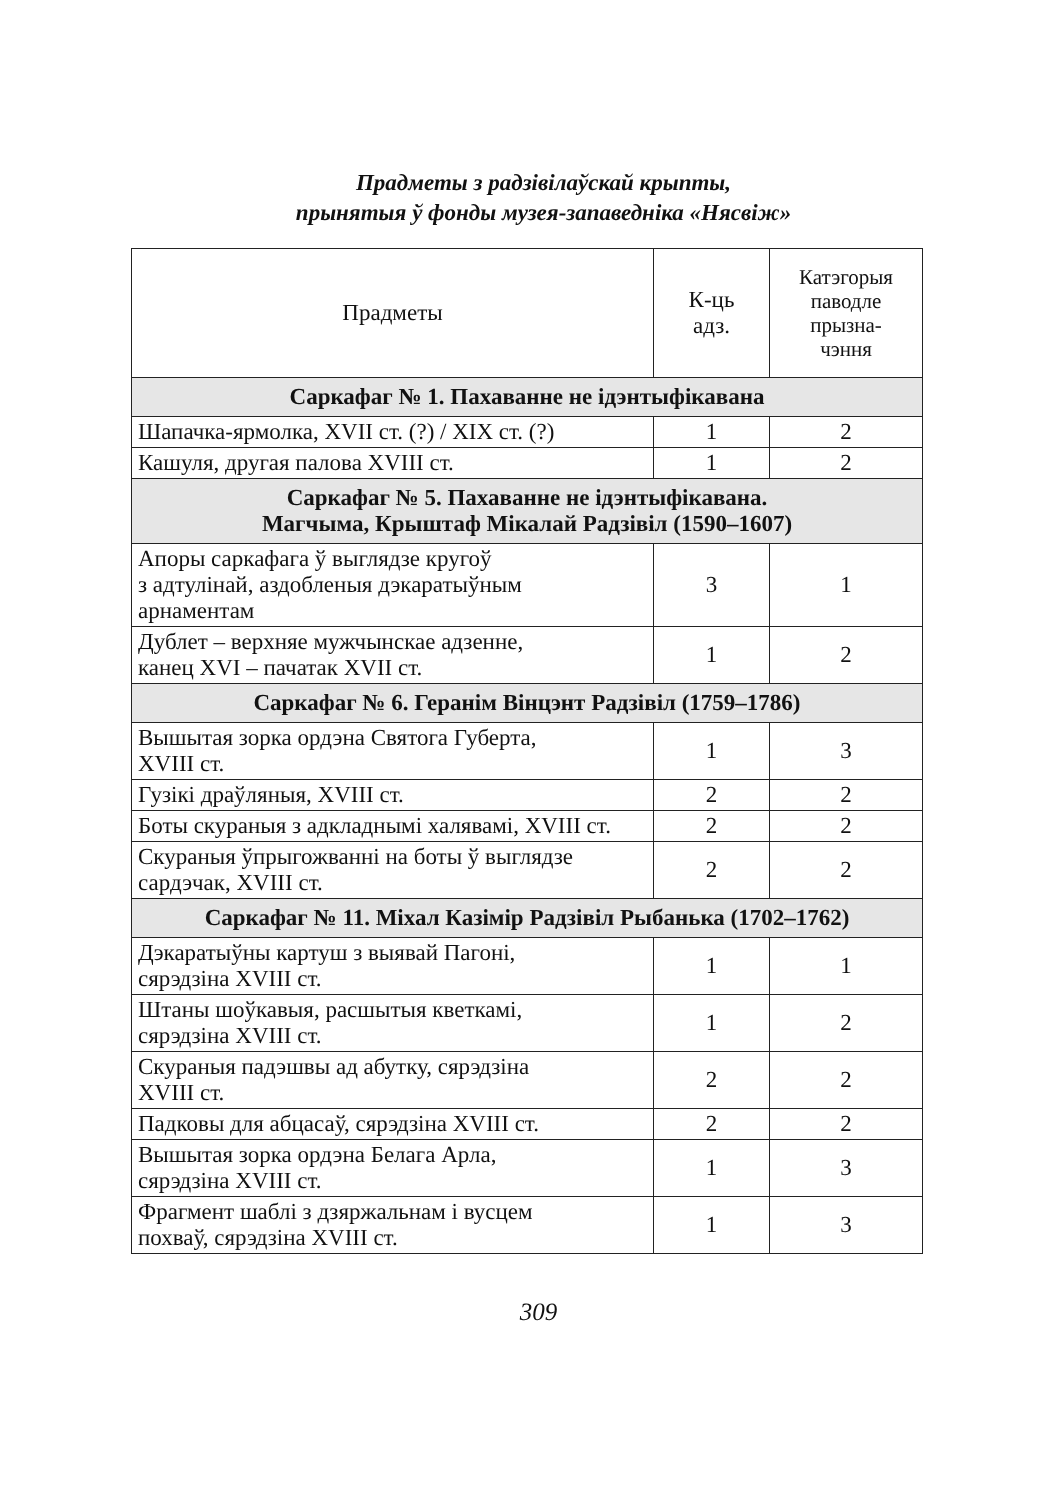Прадметы з радзівілаўскай крыпты,
прынятыя ў фонды музея-запаведніка «Нясвіж»
| Прадметы | К-ць адз. | Катэгорыя паводле прызна- чэння |
| --- | --- | --- |
| Саркафаг № 1. Пахаванне не ідэнтыфікавана | | |
| Шапачка-ярмолка, XVII ст. (?) / XIX ст. (?) | 1 | 2 |
| Кашуля, другая палова XVIII ст. | 1 | 2 |
| Саркафаг № 5. Пахаванне не ідэнтыфікавана. Магчыма, Крыштаф Мікалай Радзівіл (1590–1607) | | |
| Апоры саркафага ў выглядзе кругоў з адтулінай, аздобленыя дэкаратыўным арнаментам | 3 | 1 |
| Дублет – верхняе мужчынскае адзенне, канец XVI – пачатак XVII ст. | 1 | 2 |
| Саркафаг № 6. Геранім Вінцэнт Радзівіл (1759–1786) | | |
| Вышытая зорка ордэна Святога Губерта, XVIII ст. | 1 | 3 |
| Гузікі драўляныя, XVIII ст. | 2 | 2 |
| Боты скураныя з адкладнымі халявамі, XVIII ст. | 2 | 2 |
| Скураныя ўпрыгожванні на боты ў выглядзе сардэчак, XVIII ст. | 2 | 2 |
| Саркафаг № 11. Міхал Казімір Радзівіл Рыбанька (1702–1762) | | |
| Дэкаратыўны картуш з выявай Пагоні, сярэдзіна XVIII ст. | 1 | 1 |
| Штаны шоўкавыя, расшытыя кветкамі, сярэдзіна XVIII ст. | 1 | 2 |
| Скураныя падэшвы ад абутку, сярэдзіна XVIII ст. | 2 | 2 |
| Падковы для абцасаў, сярэдзіна XVIII ст. | 2 | 2 |
| Вышытая зорка ордэна Белага Арла, сярэдзіна XVIII ст. | 1 | 3 |
| Фрагмент шаблі з дзяржальнам і вусцем похваў, сярэдзіна XVIII ст. | 1 | 3 |
309